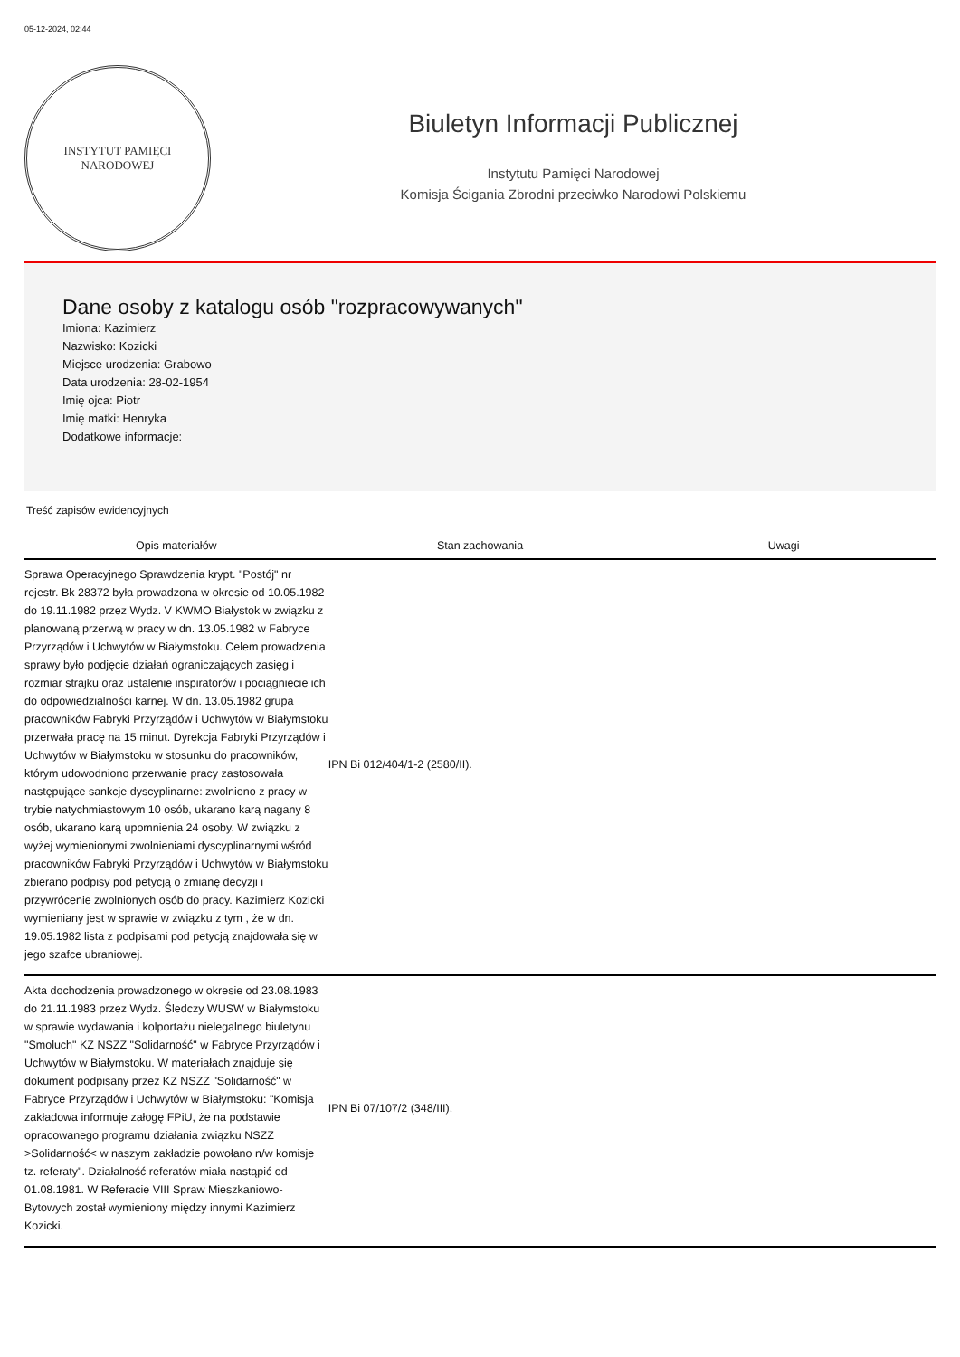05-12-2024, 02:44
INSTYTUT PAMIĘCI
NARODOWEJ
Biuletyn Informacji Publicznej
Instytutu Pamięci Narodowej
Komisja Ścigania Zbrodni przeciwko Narodowi Polskiemu
Dane osoby z katalogu osób "rozpracowywanych"
Imiona: Kazimierz
Nazwisko: Kozicki
Miejsce urodzenia: Grabowo
Data urodzenia: 28-02-1954
Imię ojca: Piotr
Imię matki: Henryka
Dodatkowe informacje:
Treść zapisów ewidencyjnych
| Opis materiałów | Stan zachowania | Uwagi |
| --- | --- | --- |
| Sprawa Operacyjnego Sprawdzenia krypt. "Postój" nr rejestr. Bk 28372 była prowadzona w okresie od 10.05.1982 do 19.11.1982 przez Wydz. V KWMO Białystok w związku z planowaną przerwą w pracy w dn. 13.05.1982 w Fabryce Przyrządów i Uchwytów w Białymstoku. Celem prowadzenia sprawy było podjęcie działań ograniczających zasięg i rozmiar strajku oraz ustalenie inspiratorów i pociągniecie ich do odpowiedzialności karnej. W dn. 13.05.1982 grupa pracowników Fabryki Przyrządów i Uchwytów w Białymstoku przerwała pracę na 15 minut. Dyrekcja Fabryki Przyrządów i Uchwytów w Białymstoku w stosunku do pracowników, którym udowodniono przerwanie pracy zastosowała następujące sankcje dyscyplinarne: zwolniono z pracy w trybie natychmiastowym 10 osób, ukarano karą nagany 8 osób, ukarano karą upomnienia 24 osoby. W związku z wyżej wymienionymi zwolnieniami dyscyplinarnymi wśród pracowników Fabryki Przyrządów i Uchwytów w Białymstoku zbierano podpisy pod petycją o zmianę decyzji i przywrócenie zwolnionych osób do pracy. Kazimierz Kozicki wymieniany jest w sprawie w związku z tym , że w dn. 19.05.1982 lista z podpisami pod petycją znajdowała się w jego szafce ubraniowej. | IPN Bi 012/404/1-2 (2580/II). | |
| Akta dochodzenia prowadzonego w okresie od 23.08.1983 do 21.11.1983 przez Wydz. Śledczy WUSW w Białymstoku w sprawie wydawania i kolportażu nielegalnego biuletynu "Smoluch" KZ NSZZ "Solidarność" w Fabryce Przyrządów i Uchwytów w Białymstoku. W materiałach znajduje się dokument podpisany przez KZ NSZZ "Solidarność" w Fabryce Przyrządów i Uchwytów w Białymstoku: "Komisja zakładowa informuje załogę FPiU, że na podstawie opracowanego programu działania związku NSZZ >Solidarność< w naszym zakładzie powołano n/w komisje tz. referaty". Działalność referatów miała nastąpić od 01.08.1981. W Referacie VIII Spraw Mieszkaniowo-Bytowych został wymieniony między innymi Kazimierz Kozicki. | IPN Bi 07/107/2 (348/III). | |